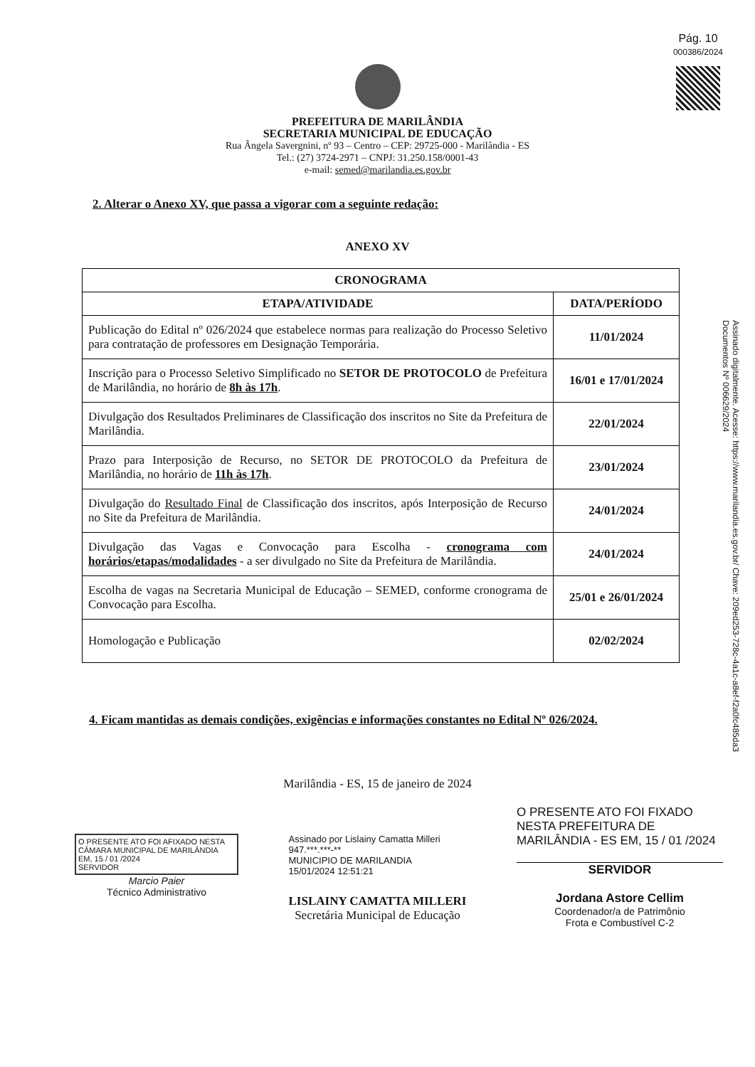Pág. 10
000386/2024
Assinado digitalmente. Acesse: https://www.marilandia.es.gov.br/ Chave: 209ed253-728c-4a1c-a8ef-f2a0fc485da3
Documentos Nº 006629/2024
PREFEITURA DE MARILÂNDIA
SECRETARIA MUNICIPAL DE EDUCAÇÃO
Rua Ângela Savergnini, nº 93 – Centro – CEP: 29725-000 - Marilândia - ES
Tel.: (27) 3724-2971 – CNPJ: 31.250.158/0001-43
e-mail: semed@marilandia.es.gov.br
2. Alterar o Anexo XV, que passa a vigorar com a seguinte redação:
ANEXO XV
| CRONOGRAMA | |
| --- | --- |
| ETAPA/ATIVIDADE | DATA/PERÍODO |
| Publicação do Edital nº 026/2024 que estabelece normas para realização do Processo Seletivo para contratação de professores em Designação Temporária. | 11/01/2024 |
| Inscrição para o Processo Seletivo Simplificado no SETOR DE PROTOCOLO de Prefeitura de Marilândia, no horário de 8h às 17h . | 16/01 e 17/01/2024 |
| Divulgação dos Resultados Preliminares de Classificação dos inscritos no Site da Prefeitura de Marilândia. | 22/01/2024 |
| Prazo para Interposição de Recurso, no SETOR DE PROTOCOLO da Prefeitura de Marilândia, no horário de 11h às 17h . | 23/01/2024 |
| Divulgação do Resultado Final de Classificação dos inscritos, após Interposição de Recurso no Site da Prefeitura de Marilândia. | 24/01/2024 |
| Divulgação das Vagas e Convocação para Escolha - cronograma com horários/etapas/modalidades - a ser divulgado no Site da Prefeitura de Marilândia. | 24/01/2024 |
| Escolha de vagas na Secretaria Municipal de Educação – SEMED, conforme cronograma de Convocação para Escolha. | 25/01 e 26/01/2024 |
| Homologação e Publicação | 02/02/2024 |
4. Ficam mantidas as demais condições, exigências e informações constantes no Edital Nº 026/2024.
Marilândia - ES, 15 de janeiro de 2024
O PRESENTE ATO FOI AFIXADO NESTA CÂMARA MUNICIPAL DE MARILÂNDIA
EM, 15 / 01 /2024
SERVIDOR
Marcio Paier
Técnico Administrativo
Assinado por Lislainy Camatta Milleri
947.***.***-**
MUNICIPIO DE MARILANDIA
15/01/2024 12:51:21
LISLAINY CAMATTA MILLERI
Secretária Municipal de Educação
O PRESENTE ATO FOI FIXADO NESTA PREFEITURA DE MARILÂNDIA - ES EM, 15 / 01 /2024
SERVIDOR
Jordana Astore Cellim
Coordenador/a de Patrimônio
Frota e Combustível C-2